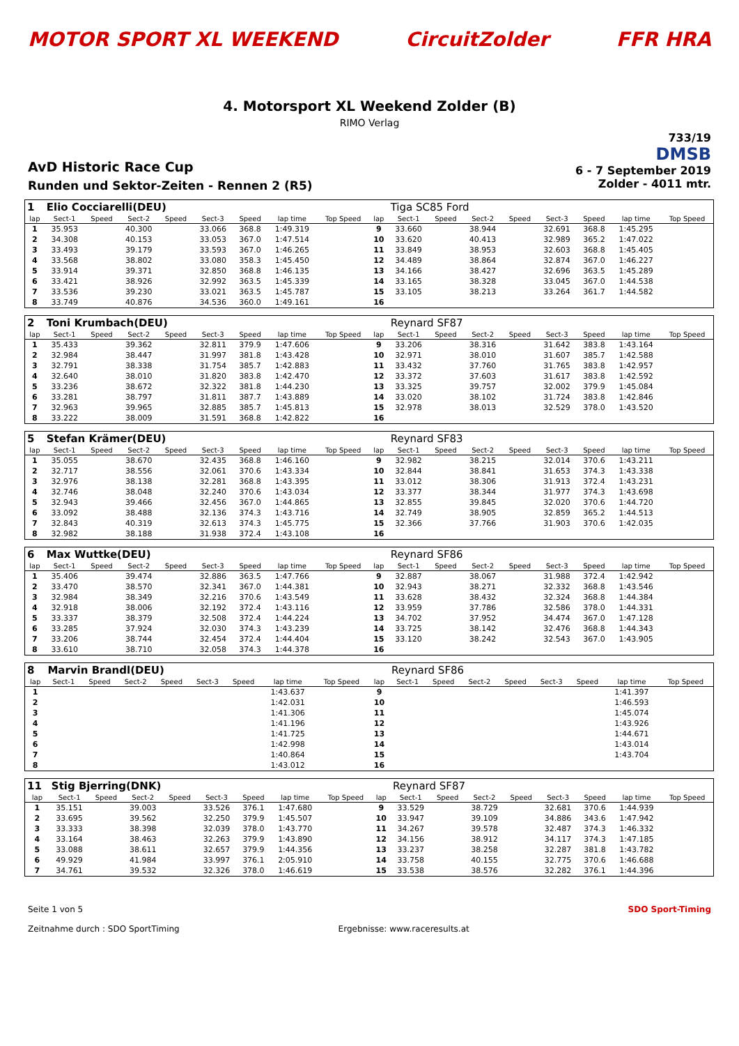MOTOR SPORT XL WEEKEND CircuitZolder FFR HRA
4. Motorsport XL Weekend Zolder (B)
RIMO Verlag
AvD Historic Race Cup
Runden und Sektor-Zeiten - Rennen 2 (R5)
733/19
DMSB
6 - 7 September 2019
Zolder - 4011 mtr.
| 1 | Elio Cocciarelli(DEU) | | | | | | | | | Tiga SC85 Ford | | | | | | | |
| lap | Sect-1 | Speed | Sect-2 | Speed | Sect-3 | Speed | lap time | Top Speed | lap | Sect-1 | Speed | Sect-2 | Speed | Sect-3 | Speed | lap time | Top Speed |
| 1 | 35.953 | | 40.300 | | 33.066 | 368.8 | 1:49.319 | | 9 | 33.660 | | 38.944 | | 32.691 | 368.8 | 1:45.295 | |
| 2 | 34.308 | | 40.153 | | 33.053 | 367.0 | 1:47.514 | | 10 | 33.620 | | 40.413 | | 32.989 | 365.2 | 1:47.022 | |
| 3 | 33.493 | | 39.179 | | 33.593 | 367.0 | 1:46.265 | | 11 | 33.849 | | 38.953 | | 32.603 | 368.8 | 1:45.405 | |
| 4 | 33.568 | | 38.802 | | 33.080 | 358.3 | 1:45.450 | | 12 | 34.489 | | 38.864 | | 32.874 | 367.0 | 1:46.227 | |
| 5 | 33.914 | | 39.371 | | 32.850 | 368.8 | 1:46.135 | | 13 | 34.166 | | 38.427 | | 32.696 | 363.5 | 1:45.289 | |
| 6 | 33.421 | | 38.926 | | 32.992 | 363.5 | 1:45.339 | | 14 | 33.165 | | 38.328 | | 33.045 | 367.0 | 1:44.538 | |
| 7 | 33.536 | | 39.230 | | 33.021 | 363.5 | 1:45.787 | | 15 | 33.105 | | 38.213 | | 33.264 | 361.7 | 1:44.582 | |
| 8 | 33.749 | | 40.876 | | 34.536 | 360.0 | 1:49.161 | | 16 | | | | | | | | |
| 2 | Toni Krumbach(DEU) | | | | | | | | | Reynard SF87 | | | | | | | |
| lap | Sect-1 | Speed | Sect-2 | Speed | Sect-3 | Speed | lap time | Top Speed | lap | Sect-1 | Speed | Sect-2 | Speed | Sect-3 | Speed | lap time | Top Speed |
| 1 | 35.433 | | 39.362 | | 32.811 | 379.9 | 1:47.606 | | 9 | 33.206 | | 38.316 | | 31.642 | 383.8 | 1:43.164 | |
| 2 | 32.984 | | 38.447 | | 31.997 | 381.8 | 1:43.428 | | 10 | 32.971 | | 38.010 | | 31.607 | 385.7 | 1:42.588 | |
| 3 | 32.791 | | 38.338 | | 31.754 | 385.7 | 1:42.883 | | 11 | 33.432 | | 37.760 | | 31.765 | 383.8 | 1:42.957 | |
| 4 | 32.640 | | 38.010 | | 31.820 | 383.8 | 1:42.470 | | 12 | 33.372 | | 37.603 | | 31.617 | 383.8 | 1:42.592 | |
| 5 | 33.236 | | 38.672 | | 32.322 | 381.8 | 1:44.230 | | 13 | 33.325 | | 39.757 | | 32.002 | 379.9 | 1:45.084 | |
| 6 | 33.281 | | 38.797 | | 31.811 | 387.7 | 1:43.889 | | 14 | 33.020 | | 38.102 | | 31.724 | 383.8 | 1:42.846 | |
| 7 | 32.963 | | 39.965 | | 32.885 | 385.7 | 1:45.813 | | 15 | 32.978 | | 38.013 | | 32.529 | 378.0 | 1:43.520 | |
| 8 | 33.222 | | 38.009 | | 31.591 | 368.8 | 1:42.822 | | 16 | | | | | | | | |
| 5 | Stefan Krämer(DEU) | | | | | | | | | Reynard SF83 | | | | | | | |
| lap | Sect-1 | Speed | Sect-2 | Speed | Sect-3 | Speed | lap time | Top Speed | lap | Sect-1 | Speed | Sect-2 | Speed | Sect-3 | Speed | lap time | Top Speed |
| 1 | 35.055 | | 38.670 | | 32.435 | 368.8 | 1:46.160 | | 9 | 32.982 | | 38.215 | | 32.014 | 370.6 | 1:43.211 | |
| 2 | 32.717 | | 38.556 | | 32.061 | 370.6 | 1:43.334 | | 10 | 32.844 | | 38.841 | | 31.653 | 374.3 | 1:43.338 | |
| 3 | 32.976 | | 38.138 | | 32.281 | 368.8 | 1:43.395 | | 11 | 33.012 | | 38.306 | | 31.913 | 372.4 | 1:43.231 | |
| 4 | 32.746 | | 38.048 | | 32.240 | 370.6 | 1:43.034 | | 12 | 33.377 | | 38.344 | | 31.977 | 374.3 | 1:43.698 | |
| 5 | 32.943 | | 39.466 | | 32.456 | 367.0 | 1:44.865 | | 13 | 32.855 | | 39.845 | | 32.020 | 370.6 | 1:44.720 | |
| 6 | 33.092 | | 38.488 | | 32.136 | 374.3 | 1:43.716 | | 14 | 32.749 | | 38.905 | | 32.859 | 365.2 | 1:44.513 | |
| 7 | 32.843 | | 40.319 | | 32.613 | 374.3 | 1:45.775 | | 15 | 32.366 | | 37.766 | | 31.903 | 370.6 | 1:42.035 | |
| 8 | 32.982 | | 38.188 | | 31.938 | 372.4 | 1:43.108 | | 16 | | | | | | | | |
| 6 | Max Wuttke(DEU) | | | | | | | | | Reynard SF86 | | | | | | | |
| lap | Sect-1 | Speed | Sect-2 | Speed | Sect-3 | Speed | lap time | Top Speed | lap | Sect-1 | Speed | Sect-2 | Speed | Sect-3 | Speed | lap time | Top Speed |
| 1 | 35.406 | | 39.474 | | 32.886 | 363.5 | 1:47.766 | | 9 | 32.887 | | 38.067 | | 31.988 | 372.4 | 1:42.942 | |
| 2 | 33.470 | | 38.570 | | 32.341 | 367.0 | 1:44.381 | | 10 | 32.943 | | 38.271 | | 32.332 | 368.8 | 1:43.546 | |
| 3 | 32.984 | | 38.349 | | 32.216 | 370.6 | 1:43.549 | | 11 | 33.628 | | 38.432 | | 32.324 | 368.8 | 1:44.384 | |
| 4 | 32.918 | | 38.006 | | 32.192 | 372.4 | 1:43.116 | | 12 | 33.959 | | 37.786 | | 32.586 | 378.0 | 1:44.331 | |
| 5 | 33.337 | | 38.379 | | 32.508 | 372.4 | 1:44.224 | | 13 | 34.702 | | 37.952 | | 34.474 | 367.0 | 1:47.128 | |
| 6 | 33.285 | | 37.924 | | 32.030 | 374.3 | 1:43.239 | | 14 | 33.725 | | 38.142 | | 32.476 | 368.8 | 1:44.343 | |
| 7 | 33.206 | | 38.744 | | 32.454 | 372.4 | 1:44.404 | | 15 | 33.120 | | 38.242 | | 32.543 | 367.0 | 1:43.905 | |
| 8 | 33.610 | | 38.710 | | 32.058 | 374.3 | 1:44.378 | | 16 | | | | | | | | |
| 8 | Marvin Brandl(DEU) | | | | | | | | | Reynard SF86 | | | | | | | |
| lap | Sect-1 | Speed | Sect-2 | Speed | Sect-3 | Speed | lap time | Top Speed | lap | Sect-1 | Speed | Sect-2 | Speed | Sect-3 | Speed | lap time | Top Speed |
| 1 | | | | | | | 1:43.637 | | 9 | | | | | | | 1:41.397 | |
| 2 | | | | | | | 1:42.031 | | 10 | | | | | | | 1:46.593 | |
| 3 | | | | | | | 1:41.306 | | 11 | | | | | | | 1:45.074 | |
| 4 | | | | | | | 1:41.196 | | 12 | | | | | | | 1:43.926 | |
| 5 | | | | | | | 1:41.725 | | 13 | | | | | | | 1:44.671 | |
| 6 | | | | | | | 1:42.998 | | 14 | | | | | | | 1:43.014 | |
| 7 | | | | | | | 1:40.864 | | 15 | | | | | | | 1:43.704 | |
| 8 | | | | | | | 1:43.012 | | 16 | | | | | | | | |
| 11 | Stig Bjerring(DNK) | | | | | | | | | Reynard SF87 | | | | | | | |
| lap | Sect-1 | Speed | Sect-2 | Speed | Sect-3 | Speed | lap time | Top Speed | lap | Sect-1 | Speed | Sect-2 | Speed | Sect-3 | Speed | lap time | Top Speed |
| 1 | 35.151 | | 39.003 | | 33.526 | 376.1 | 1:47.680 | | 9 | 33.529 | | 38.729 | | 32.681 | 370.6 | 1:44.939 | |
| 2 | 33.695 | | 39.562 | | 32.250 | 379.9 | 1:45.507 | | 10 | 33.947 | | 39.109 | | 34.886 | 343.6 | 1:47.942 | |
| 3 | 33.333 | | 38.398 | | 32.039 | 378.0 | 1:43.770 | | 11 | 34.267 | | 39.578 | | 32.487 | 374.3 | 1:46.332 | |
| 4 | 33.164 | | 38.463 | | 32.263 | 379.9 | 1:43.890 | | 12 | 34.156 | | 38.912 | | 34.117 | 374.3 | 1:47.185 | |
| 5 | 33.088 | | 38.611 | | 32.657 | 379.9 | 1:44.356 | | 13 | 33.237 | | 38.258 | | 32.287 | 381.8 | 1:43.782 | |
| 6 | 49.929 | | 41.984 | | 33.997 | 376.1 | 2:05.910 | | 14 | 33.758 | | 40.155 | | 32.775 | 370.6 | 1:46.688 | |
| 7 | 34.761 | | 39.532 | | 32.326 | 378.0 | 1:46.619 | | 15 | 33.538 | | 38.576 | | 32.282 | 376.1 | 1:44.396 | |
Seite 1 von 5
Zeitnahme durch : SDO SportTiming
Ergebnisse: www.raceresults.at SDO Sport-Timing